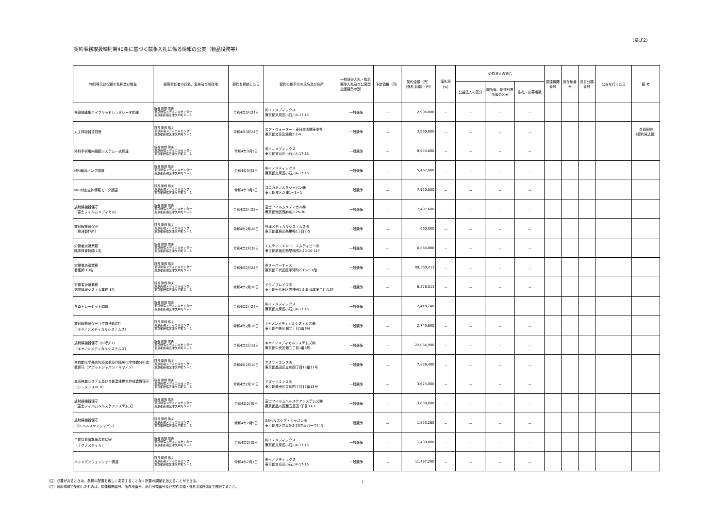（様式2）
契約事務取扱細則第40条に基づく競争入札に係る情報の公表（物品役務等）
| 物品等又は役務の名称及び数量 | 経理責任者の氏名、名称及び所在地 | 契約を締結した日 | 契約の相手方の氏名及び住所 | 一般競争入札・指名競争入札及び公募型企画競争の別 | 予定価格（円） | 契約金額（円） （落札金額）（円） | 落札率 （%） | 公益法人の場合 | | | 調達機関番号 | 所在地番号 | 品目分類番号 | 公告を行った日 | 備 考 |
| --- | --- | --- | --- | --- | --- | --- | --- | --- | --- | --- | --- | --- | --- | --- | --- |
| | | | | | | | | 公益法人の区分 | 国所管、都道府県所管の区分 | 応札・応募者数 | | | | | |
| 多職種連携ハイブリッドシュミレータ調達 | 院長 関根 信夫 東京新宿メディカルセンター 東京都新宿区津久戸町５－１ | 令和4年3月24日 | ㈱イノメディックス 東京都文京区小石川4-17-15 | 一般競争 | － | 2,904,000 | － | － | － | － | | | | | |
| 人工呼吸器賃貸借 | 院長 関根 信夫 東京新宿メディカルセンター 東京都新宿区津久戸町５－１ | 令和4年3月24日 | エア・ウォーター・東日本㈱関東支社 東京都文京区湯島2-2-4 | 一般競争 | － | 3,960,000 | － | － | － | － | | | | | 単価契約 （契約見込額） |
| 外科手術用内視鏡システム一式調達 | 院長 関根 信夫 東京新宿メディカルセンター 東京都新宿区津久戸町５－１ | 令和4年3月3日 | ㈱イノメディックス 東京都文京区小石川4-17-15 | 一般競争 | － | 9,955,000 | － | － | － | － | | | | | |
| MRI輸液ポンプ調達 | 院長 関根 信夫 東京新宿メディカルセンター 東京都新宿区津久戸町５－１ | 令和4年3月3日 | ㈱イノメディックス 東京都文京区小石川4-17-15 | 一般競争 | － | 5,467,000 | － | － | － | － | | | | | |
| MRI対応生体情報モニタ調達 | 院長 関根 信夫 東京新宿メディカルセンター 東京都新宿区津久戸町５－１ | 令和4年3月1日 | コニカミノルタジャパン㈱ 東京都港区芝浦1－1－1 | 一般競争 | － | 7,920,000 | － | － | － | － | | | | | |
| 放射線機器保守 （富士フイルムメディカル） | 院長 関根 信夫 東京新宿メディカルセンター 東京都新宿区津久戸町５－１ | 令和4年2月28日 | 富士フイルムメディカル㈱ 東京都港区西麻布2-26-30 | 一般競争 | － | 7,497,600 | － | － | － | － | | | | | |
| 放射線機器保守 （島津製作所） | 院長 関根 信夫 東京新宿メディカルセンター 東京都新宿区津久戸町５－１ | 令和4年2月28日 | 島津メディカルシステムズ㈱ 東京都豊島区西巣鴨1丁目2-5 | 一般競争 | － | 660,000 | － | － | － | － | | | | | |
| 労働者派遣業務 臨床検査技師 1名 | 院長 関根 信夫 東京新宿メディカルセンター 東京都新宿区津久戸町５－１ | 令和4年2月28日 | エムティ・エンド・エムティビー㈱ 東京都新宿区西早稲田2-20-15-11F | 一般競争 | － | 6,564,888 | － | － | － | － | | | | | |
| 労働者派遣業務 看護師 13名 | 院長 関根 信夫 東京新宿メディカルセンター 東京都新宿区津久戸町５－１ | 令和4年2月28日 | ㈱スーパーナース 東京都千代田区平河町2-16-1 7階 | 一般競争 | － | 89,360,213 | － | － | － | － | | | | | |
| 労働者派遣業務 病院情報システム業務 1名 | 院長 関根 信夫 東京新宿メディカルセンター 東京都新宿区津久戸町５－１ | 令和4年2月28日 | テクノブレイブ㈱ 東京都千代田区内神田1-2-8 楠本第二ビル2F | 一般競争 | － | 8,278,013 | － | － | － | － | | | | | |
| 与薬トレーセット調達 | 院長 関根 信夫 東京新宿メディカルセンター 東京都新宿区津久戸町５－１ | 令和4年2月24日 | ㈱イノメディックス 東京都文京区小石川4-17-15 | 一般競争 | － | 2,418,240 | － | － | － | － | | | | | |
| 放射線機器保守（位置決めCT） （キヤノンメディカルシステムズ） | 院長 関根 信夫 東京新宿メディカルセンター 東京都新宿区津久戸町５－１ | 令和4年2月16日 | キヤノンメディカルシステムズ㈱ 東京都中央区佃二丁目1番6号 | 一般競争 | － | 2,745,600 | － | － | － | － | | | | | |
| 放射線機器保守（80列CT） （キヤノンメディカルシステムズ） | 院長 関根 信夫 東京新宿メディカルセンター 東京都新宿区津久戸町５－１ | 令和4年2月16日 | キヤノンメディカルシステムズ㈱ 東京都中央区佃二丁目1番6号 | 一般競争 | － | 22,064,900 | － | － | － | － | | | | | |
| 全自動化学発光免疫装置及び臨床化学自動分析装置保守（アボットジャパン／キヤノン） | 院長 関根 信夫 東京新宿メディカルセンター 東京都新宿区津久戸町５－１ | 令和4年2月10日 | アズサイエンス㈱ 東京都墨田区立川四丁目13番13号 | 一般競争 | － | 7,836,400 | － | － | － | － | | | | | |
| 血液検査システム及び自動塗抹標本作成装置保守（シーメンスHCD） | 院長 関根 信夫 東京新宿メディカルセンター 東京都新宿区津久戸町５－１ | 令和4年2月10日 | アズサイエンス㈱ 東京都墨田区立川四丁目13番13号 | 一般競争 | － | 3,674,000 | － | － | － | － | | | | | |
| 放射線機器保守 （富士フイルムヘルスケアシステムズ） | 院長 関根 信夫 東京新宿メディカルセンター 東京都新宿区津久戸町５－１ | 令和4年2月9日 | 富士フイルムヘルスケアシステムズ㈱ 東京都品川区西五反田1丁目31-1 | 一般競争 | － | 3,630,000 | － | － | － | － | | | | | |
| 放射線機器保守 （GEヘルスケアジャパン） | 院長 関根 信夫 東京新宿メディカルセンター 東京都新宿区津久戸町５－１ | 令和4年2月9日 | GEヘルスケア・ジャパン㈱ 東京都港区赤坂5-2-20赤坂パークビル | 一般競争 | － | 1,853,280 | － | － | － | － | | | | | |
| 自動採血管準備装置保守 （テクノメディカ） | 院長 関根 信夫 東京新宿メディカルセンター 東京都新宿区津久戸町５－１ | 令和4年2月9日 | ㈱イノメディックス 東京都文京区小石川4-17-15 | 一般競争 | － | 1,430,000 | － | － | － | － | | | | | |
| ベッドパンウォッシャー調達 | 院長 関根 信夫 東京新宿メディカルセンター 東京都新宿区津久戸町５－１ | 令和4年2月7日 | ㈱イノメディックス 東京都文京区小石川4-17-15 | 一般競争 | － | 11,497,200 | － | － | － | － | | | | | |
（注）必要があるときは、各欄の配置を著しく変更することなく所要の調整を加えることができる。
（注）政府調達で契約したものは、調達機関番号、所在地番号、品目分類番号及び契約金額・落札金額を2段で併記すること。
1